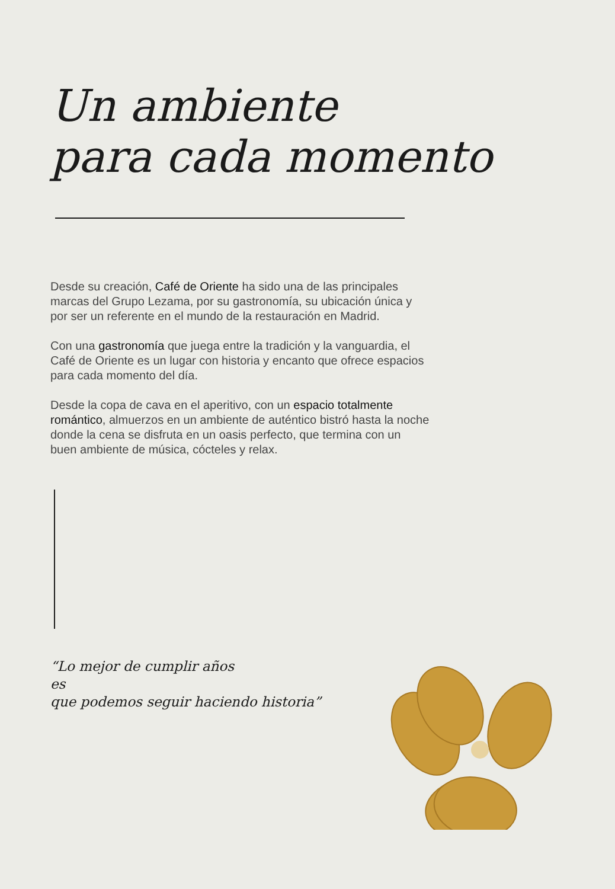Un ambiente
para cada momento
Desde su creación, Café de Oriente ha sido una de las principales marcas del Grupo Lezama, por su gastronomía, su ubicación única y por ser un referente en el mundo de la restauración en Madrid.
Con una gastronomía que juega entre la tradición y la vanguardia, el Café de Oriente es un lugar con historia y encanto que ofrece espacios para cada momento del día.
Desde la copa de cava en el aperitivo, con un espacio totalmente romántico, almuerzos en un ambiente de auténtico bistró hasta la noche donde la cena se disfruta en un oasis perfecto, que termina con un buen ambiente de música, cócteles y relax.
“Lo mejor de cumplir años
es
que podemos seguir haciendo historia”